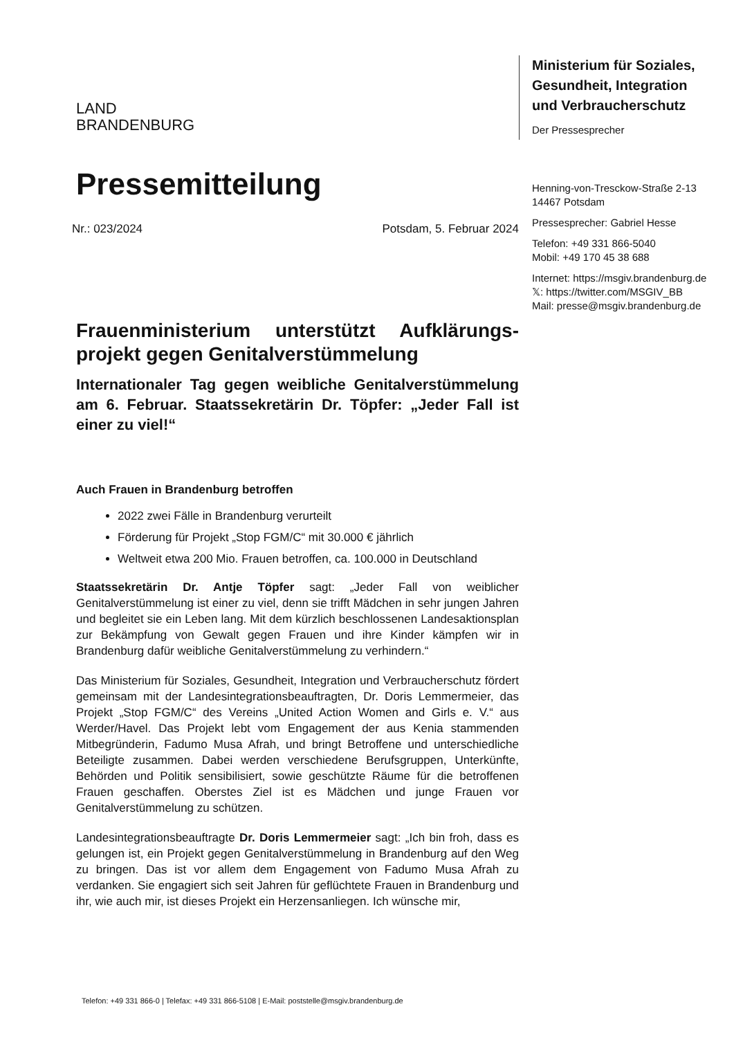LAND
BRANDENBURG
Pressemitteilung
Nr.: 023/2024 Potsdam, 5. Februar 2024
Frauenministerium unterstützt Aufklärungs-projekt gegen Genitalverstümmelung
Internationaler Tag gegen weibliche Genitalverstümmelung am 6. Februar. Staatssekretärin Dr. Töpfer: „Jeder Fall ist einer zu viel!“
Auch Frauen in Brandenburg betroffen
2022 zwei Fälle in Brandenburg verurteilt
Förderung für Projekt „Stop FGM/C“ mit 30.000 € jährlich
Weltweit etwa 200 Mio. Frauen betroffen, ca. 100.000 in Deutschland
Staatssekretärin Dr. Antje Töpfer sagt: „Jeder Fall von weiblicher Genitalverstümmelung ist einer zu viel, denn sie trifft Mädchen in sehr jungen Jahren und begleitet sie ein Leben lang. Mit dem kürzlich beschlossenen Landesaktionsplan zur Bekämpfung von Gewalt gegen Frauen und ihre Kinder kämpfen wir in Brandenburg dafür weibliche Genitalverstümmelung zu verhindern.“
Das Ministerium für Soziales, Gesundheit, Integration und Verbraucherschutz fördert gemeinsam mit der Landesintegrationsbeauftragten, Dr. Doris Lemmermeier, das Projekt „Stop FGM/C“ des Vereins „United Action Women and Girls e. V.“ aus Werder/Havel. Das Projekt lebt vom Engagement der aus Kenia stammenden Mitbegründerin, Fadumo Musa Afrah, und bringt Betroffene und unterschiedliche Beteiligte zusammen. Dabei werden verschiedene Berufsgruppen, Unterkünfte, Behörden und Politik sensibilisiert, sowie geschützte Räume für die betroffenen Frauen geschaffen. Oberstes Ziel ist es Mädchen und junge Frauen vor Genitalverstümmelung zu schützen.
Landesintegrationsbeauftragte Dr. Doris Lemmermeier sagt: „Ich bin froh, dass es gelungen ist, ein Projekt gegen Genitalverstümmelung in Brandenburg auf den Weg zu bringen. Das ist vor allem dem Engagement von Fadumo Musa Afrah zu verdanken. Sie engagiert sich seit Jahren für geflüchtete Frauen in Brandenburg und ihr, wie auch mir, ist dieses Projekt ein Herzensanliegen. Ich wünsche mir,
Ministerium für Soziales,
Gesundheit, Integration
und Verbraucherschutz
Der Pressesprecher
Henning-von-Tresckow-Straße 2-13
14467 Potsdam
Pressesprecher: Gabriel Hesse
Telefon: +49 331 866-5040
Mobil: +49 170 45 38 688
Internet: https://msgiv.brandenburg.de
𝕏: https://twitter.com/MSGIV_BB
Mail: presse@msgiv.brandenburg.de
Telefon: +49 331 866-0 | Telefax: +49 331 866-5108 | E-Mail: poststelle@msgiv.brandenburg.de